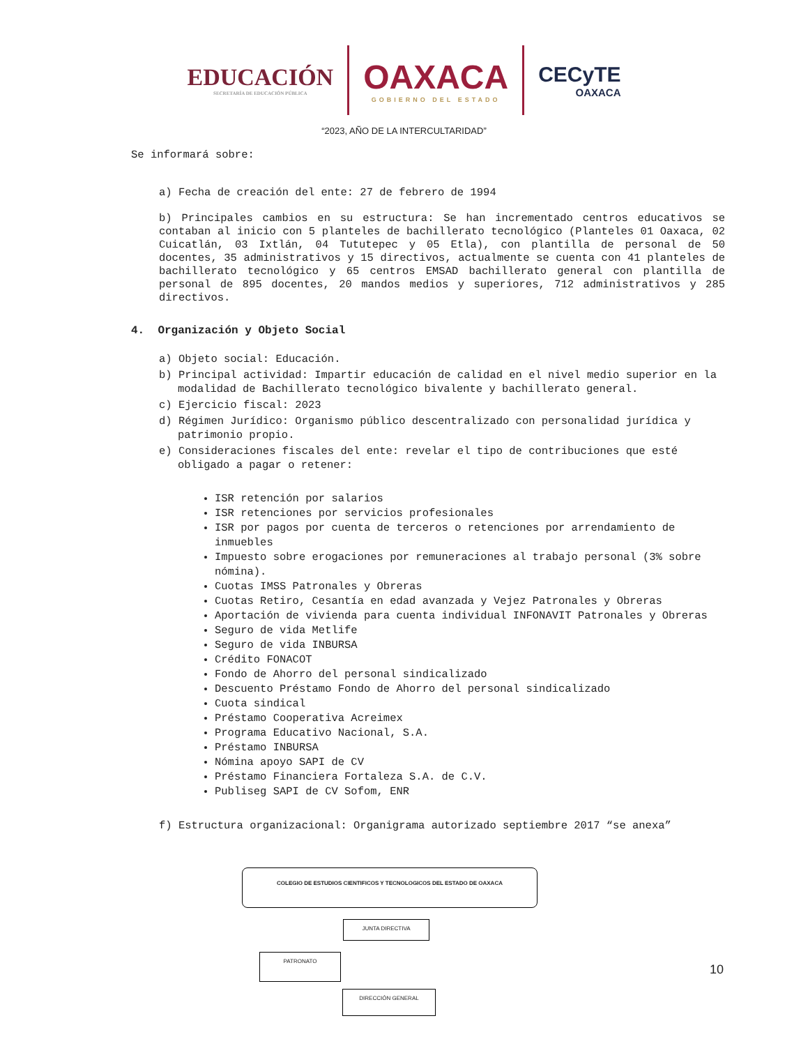EDUCACIÓN
SECRETARÍA DE EDUCACIÓN PÚBLICA
OAXACA
GOBIERNO DEL ESTADO
CECyTE
OAXACA
“2023, AÑO DE LA INTERCULTARIDAD”
Se informará sobre:
a) Fecha de creación del ente: 27 de febrero de 1994
b) Principales cambios en su estructura: Se han incrementado centros educativos se contaban al inicio con 5 planteles de bachillerato tecnológico (Planteles 01 Oaxaca, 02 Cuicatlán, 03 Ixtlán, 04 Tututepec y 05 Etla), con plantilla de personal de 50 docentes, 35 administrativos y 15 directivos, actualmente se cuenta con 41 planteles de bachillerato tecnológico y 65 centros EMSAD bachillerato general con plantilla de personal de 895 docentes, 20 mandos medios y superiores, 712 administrativos y 285 directivos.
4. Organización y Objeto Social
a) Objeto social: Educación.
b) Principal actividad: Impartir educación de calidad en el nivel medio superior en la modalidad de Bachillerato tecnológico bivalente y bachillerato general.
c) Ejercicio fiscal: 2023
d) Régimen Jurídico: Organismo público descentralizado con personalidad jurídica y patrimonio propio.
e) Consideraciones fiscales del ente: revelar el tipo de contribuciones que esté obligado a pagar o retener:
ISR retención por salarios
ISR retenciones por servicios profesionales
ISR por pagos por cuenta de terceros o retenciones por arrendamiento de inmuebles
Impuesto sobre erogaciones por remuneraciones al trabajo personal (3% sobre nómina).
Cuotas IMSS Patronales y Obreras
Cuotas Retiro, Cesantía en edad avanzada y Vejez Patronales y Obreras
Aportación de vivienda para cuenta individual INFONAVIT Patronales y Obreras
Seguro de vida Metlife
Seguro de vida INBURSA
Crédito FONACOT
Fondo de Ahorro del personal sindicalizado
Descuento Préstamo Fondo de Ahorro del personal sindicalizado
Cuota sindical
Préstamo Cooperativa Acreimex
Programa Educativo Nacional, S.A.
Préstamo INBURSA
Nómina apoyo SAPI de CV
Préstamo Financiera Fortaleza S.A. de C.V.
Publiseg SAPI de CV Sofom, ENR
f) Estructura organizacional: Organigrama autorizado septiembre 2017 “se anexa”
COLEGIO DE ESTUDIOS CIENTIFICOS Y TECNOLOGICOS DEL ESTADO DE OAXACA
JUNTA DIRECTIVA
PATRONATO
DIRECCIÓN GENERAL
10